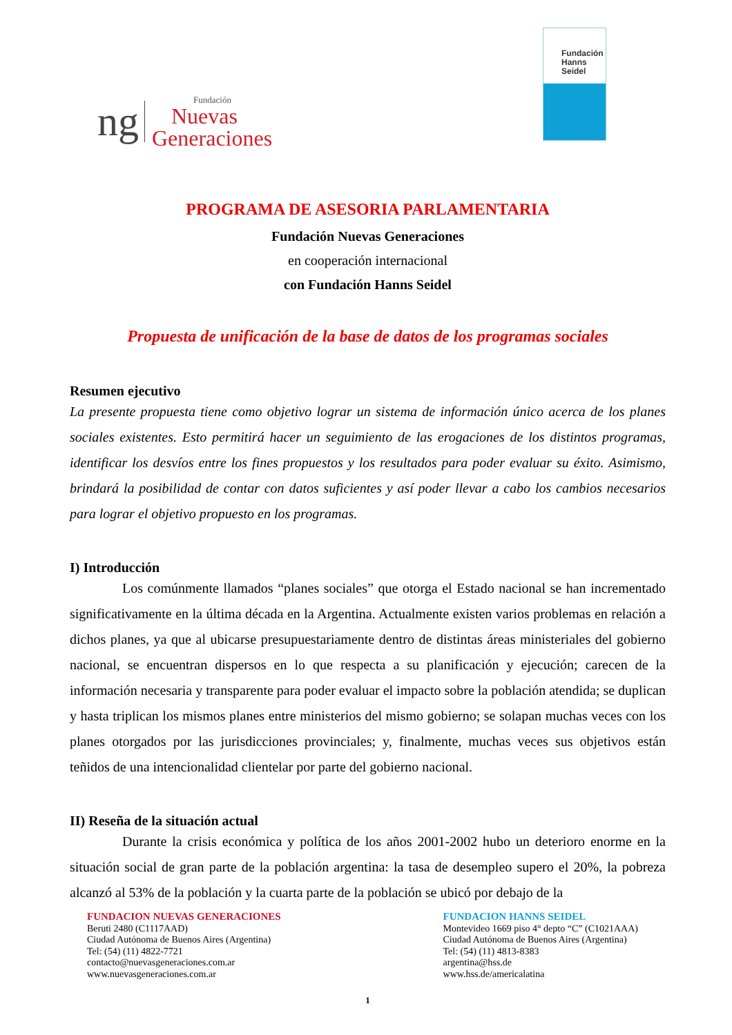ng Fundación
Nuevas
Generaciones
Fundación
Hanns
Seidel
PROGRAMA DE ASESORIA PARLAMENTARIA
Fundación Nuevas Generaciones
en cooperación internacional
con Fundación Hanns Seidel
Propuesta de unificación de la base de datos de los programas sociales
Resumen ejecutivo
La presente propuesta tiene como objetivo lograr un sistema de información único acerca de los planes sociales existentes. Esto permitirá hacer un seguimiento de las erogaciones de los distintos programas, identificar los desvíos entre los fines propuestos y los resultados para poder evaluar su éxito. Asimismo, brindará la posibilidad de contar con datos suficientes y así poder llevar a cabo los cambios necesarios para lograr el objetivo propuesto en los programas.
I) Introducción
Los comúnmente llamados “planes sociales” que otorga el Estado nacional se han incrementado significativamente en la última década en la Argentina. Actualmente existen varios problemas en relación a dichos planes, ya que al ubicarse presupuestariamente dentro de distintas áreas ministeriales del gobierno nacional, se encuentran dispersos en lo que respecta a su planificación y ejecución; carecen de la información necesaria y transparente para poder evaluar el impacto sobre la población atendida; se duplican y hasta triplican los mismos planes entre ministerios del mismo gobierno; se solapan muchas veces con los planes otorgados por las jurisdicciones provinciales; y, finalmente, muchas veces sus objetivos están teñidos de una intencionalidad clientelar por parte del gobierno nacional.
II) Reseña de la situación actual
Durante la crisis económica y política de los años 2001-2002 hubo un deterioro enorme en la situación social de gran parte de la población argentina: la tasa de desempleo supero el 20%, la pobreza alcanzó al 53% de la población y la cuarta parte de la población se ubicó por debajo de la
FUNDACION NUEVAS GENERACIONES
Beruti 2480 (C1117AAD)
Ciudad Autónoma de Buenos Aires (Argentina)
Tel: (54) (11) 4822-7721
contacto@nuevasgeneraciones.com.ar
www.nuevasgeneraciones.com.ar
FUNDACION HANNS SEIDEL
Montevideo 1669 piso 4° depto “C” (C1021AAA)
Ciudad Autónoma de Buenos Aires (Argentina)
Tel: (54) (11) 4813-8383
argentina@hss.de
www.hss.de/americalatina
1